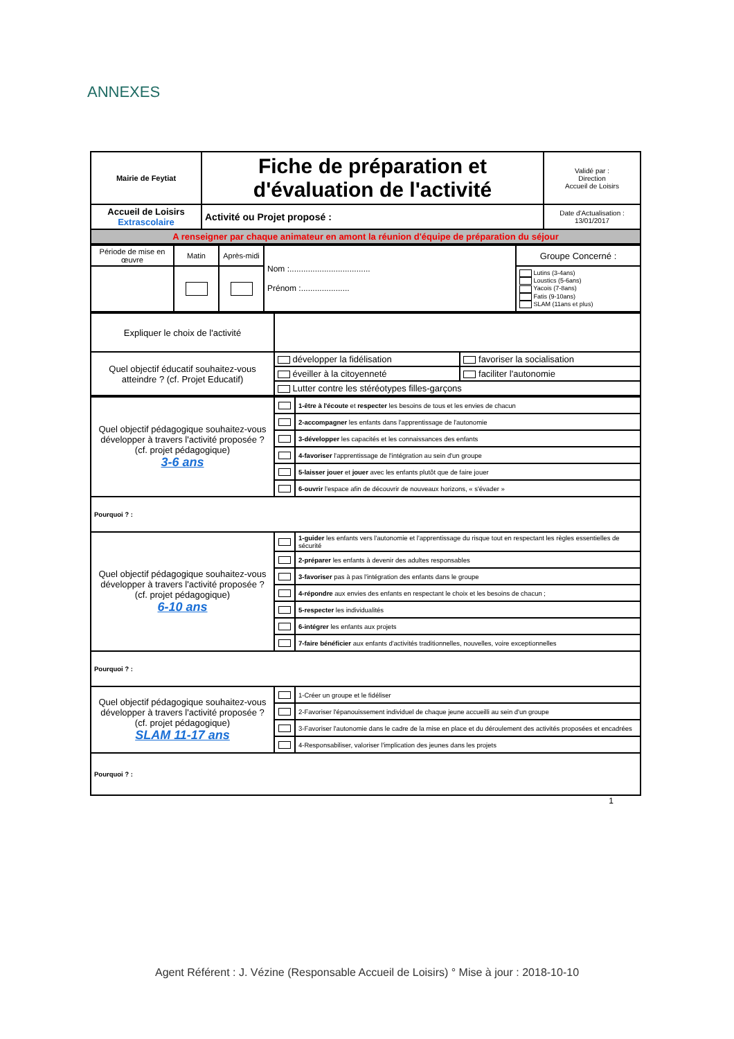ANNEXES
| Mairie de Feytiat | Fiche de préparation et d'évaluation de l'activité | Validé par : Direction Accueil de Loisirs |
| Accueil de Loisirs Extrascolaire | Activité ou Projet proposé : | Date d'Actualisation : 13/01/2017 |
| A renseigner par chaque animateur en amont la réunion d'équipe de préparation du séjour | | |
| Période de mise en œuvre | Matin | Après-midi | Nom :................................... Prénom :..................... | Groupe Concerné : |
| | | | | Lutins (3-4ans) Loustics (5-6ans) Yacois (7-8ans) Fatis (9-10ans) SLAM (11ans et plus) |
| Expliquer le choix de l'activité | | |
| Quel objectif éducatif souhaitez-vous atteindre ? (cf. Projet Educatif) | développer la fidélisation | favoriser la socialisation |
| | éveiller à la citoyenneté | faciliter l'autonomie |
| | Lutter contre les stéréotypes filles-garçons | |
| Quel objectif pédagogique souhaitez-vous développer à travers l'activité proposée ? (cf. projet pédagogique) 3-6 ans | | 1-être à l'écoute et respecter les besoins de tous et les envies de chacun |
| | | 2-accompagner les enfants dans l'apprentissage de l'autonomie |
| | | 3-développer les capacités et les connaissances des enfants |
| | | 4-favoriser l'apprentissage de l'intégration au sein d'un groupe |
| | | 5-laisser jouer et jouer avec les enfants plutôt que de faire jouer |
| | | 6-ouvrir l'espace afin de découvrir de nouveaux horizons, « s'évader » |
| Pourquoi ? : | | |
| Quel objectif pédagogique souhaitez-vous développer à travers l'activité proposée ? (cf. projet pédagogique) 6-10 ans | | 1-guider les enfants vers l'autonomie et l'apprentissage du risque tout en respectant les règles essentielles de sécurité |
| | | 2-préparer les enfants à devenir des adultes responsables |
| | | 3-favoriser pas à pas l'intégration des enfants dans le groupe |
| | | 4-répondre aux envies des enfants en respectant le choix et les besoins de chacun ; |
| | | 5-respecter les individualités |
| | | 6-intégrer les enfants aux projets |
| | | 7-faire bénéficier aux enfants d'activités traditionnelles, nouvelles, voire exceptionnelles |
| Pourquoi ? : | | |
| Quel objectif pédagogique souhaitez-vous développer à travers l'activité proposée ? (cf. projet pédagogique) SLAM 11-17 ans | | 1-Créer un groupe et le fidéliser |
| | | 2-Favoriser l'épanouissement individuel de chaque jeune accueilli au sein d'un groupe |
| | | 3-Favoriser l'autonomie dans le cadre de la mise en place et du déroulement des activités proposées et encadrées |
| | | 4-Responsabiliser, valoriser l'implication des jeunes dans les projets |
| Pourquoi ? : | | |
1
Agent Référent : J. Vézine (Responsable Accueil de Loisirs) ° Mise à jour : 2018-10-10